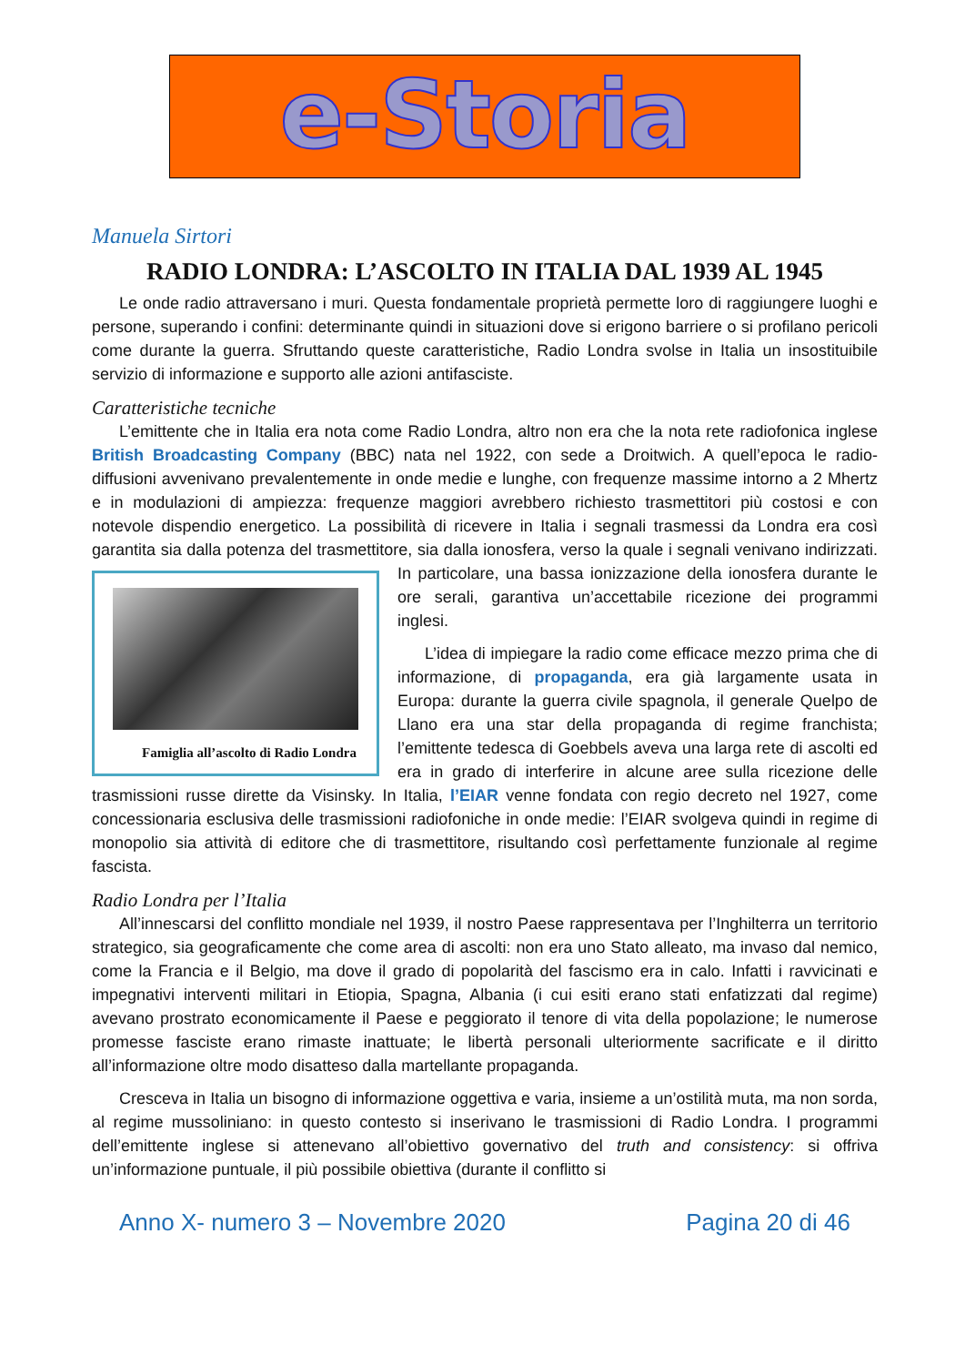e-Storia
Manuela Sirtori
RADIO LONDRA: L’ASCOLTO IN ITALIA DAL 1939 AL 1945
Le onde radio attraversano i muri. Questa fondamentale proprietà permette loro di raggiungere luoghi e persone, superando i confini: determinante quindi in situazioni dove si erigono barriere o si profilano pericoli come durante la guerra. Sfruttando queste caratteristiche, Radio Londra svolse in Italia un insostituibile servizio di informazione e supporto alle azioni antifasciste.
Caratteristiche tecniche
L’emittente che in Italia era nota come Radio Londra, altro non era che la nota rete radiofonica inglese British Broadcasting Company (BBC) nata nel 1922, con sede a Droitwich. A quell’epoca le radio-diffusioni avvenivano prevalentemente in onde medie e lunghe, con frequenze massime intorno a 2 Mhertz e in modulazioni di ampiezza: frequenze maggiori avrebbero richiesto trasmettitori più costosi e con notevole dispendio energetico. La possibilità di ricevere in Italia i segnali trasmessi da Londra era così garantita sia dalla potenza del trasmettitore, sia dalla ionosfera, verso la quale i segnali venivano indirizzati. In particolare, una bassa ionizzazione della Famiglia all’ascolto di Radio Londra ionosfera durante le ore serali, garantiva un’accettabile ricezione dei programmi inglesi.
L’idea di impiegare la radio come efficace mezzo prima che di informazione, di propaganda, era già largamente usata in Europa: durante la guerra civile spagnola, il generale Quelpo de Llano era una star della propaganda di regime franchista; l’emittente tedesca di Goebbels aveva una larga rete di ascolti ed era in grado di interferire in alcune aree sulla ricezione delle trasmissioni russe dirette da Visinsky. In Italia, l’EIAR venne fondata con regio decreto nel 1927, come concessionaria esclusiva delle trasmissioni radiofoniche in onde medie: l’EIAR svolgeva quindi in regime di monopolio sia attività di editore che di trasmettitore, risultando così perfettamente funzionale al regime fascista.
Radio Londra per l’Italia
All’innescarsi del conflitto mondiale nel 1939, il nostro Paese rappresentava per l’Inghilterra un territorio strategico, sia geograficamente che come area di ascolti: non era uno Stato alleato, ma invaso dal nemico, come la Francia e il Belgio, ma dove il grado di popolarità del fascismo era in calo. Infatti i ravvicinati e impegnativi interventi militari in Etiopia, Spagna, Albania (i cui esiti erano stati enfatizzati dal regime) avevano prostrato economicamente il Paese e peggiorato il tenore di vita della popolazione; le numerose promesse fasciste erano rimaste inattuate; le libertà personali ulteriormente sacrificate e il diritto all’informazione oltre modo disatteso dalla martellante propaganda.
Cresceva in Italia un bisogno di informazione oggettiva e varia, insieme a un’ostilità muta, ma non sorda, al regime mussoliniano: in questo contesto si inserivano le trasmissioni di Radio Londra. I programmi dell’emittente inglese si attenevano all’obiettivo governativo del truth and consistency: si offriva un’informazione puntuale, il più possibile obiettiva (durante il conflitto si
Anno X- numero 3 – Novembre 2020 Pagina 20 di 46